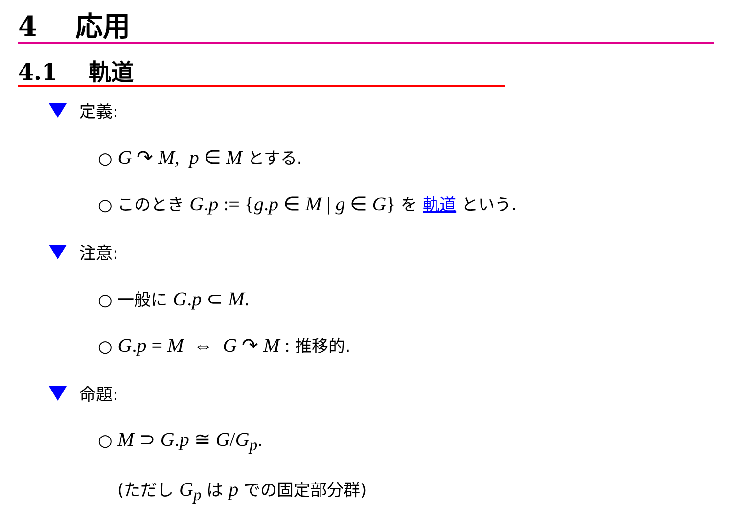4 応用
4.1 軌道
定義:
○ G ↷ M, p ∈ M とする.
○ このとき G.p := {g.p ∈ M | g ∈ G} を 軌道 という.
注意:
○ 一般に G.p ⊂ M.
○ G.p = M ⇔ G ↷ M : 推移的.
命題:
○ M ⊃ G.p ≅ G/G<sub>p</sub>.
(ただし G<sub>p</sub> は p での固定部分群)